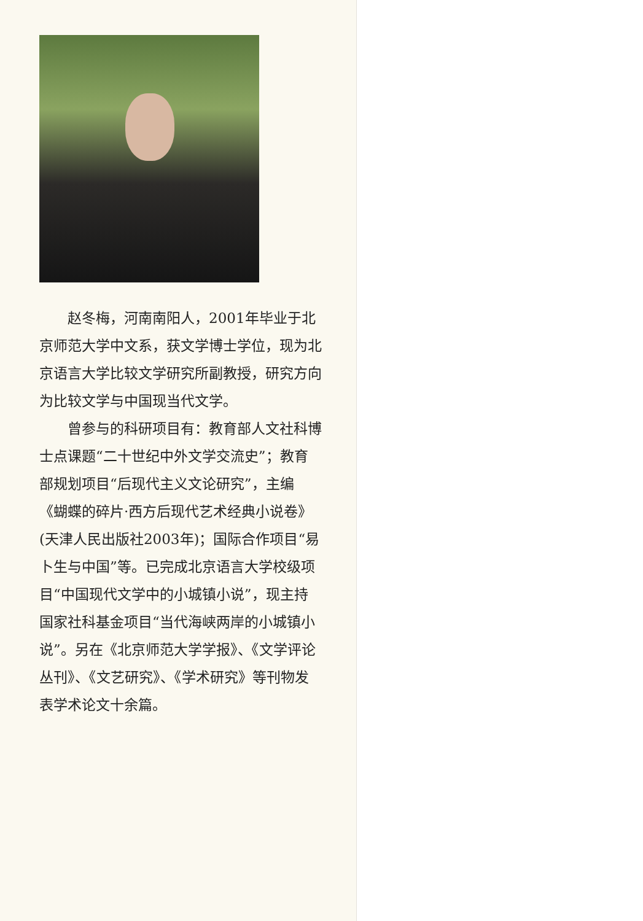赵冬梅，河南南阳人，2001年毕业于北京师范大学中文系，获文学博士学位，现为北京语言大学比较文学研究所副教授，研究方向为比较文学与中国现当代文学。
曾参与的科研项目有：教育部人文社科博士点课题“二十世纪中外文学交流史”；教育部规划项目“后现代主义文论研究”，主编《蝴蝶的碎片·西方后现代艺术经典小说卷》(天津人民出版社2003年)；国际合作项目“易卜生与中国”等。已完成北京语言大学校级项目“中国现代文学中的小城镇小说”，现主持国家社科基金项目“当代海峡两岸的小城镇小说”。另在《北京师范大学学报》、《文学评论丛刊》、《文艺研究》、《学术研究》等刊物发表学术论文十余篇。